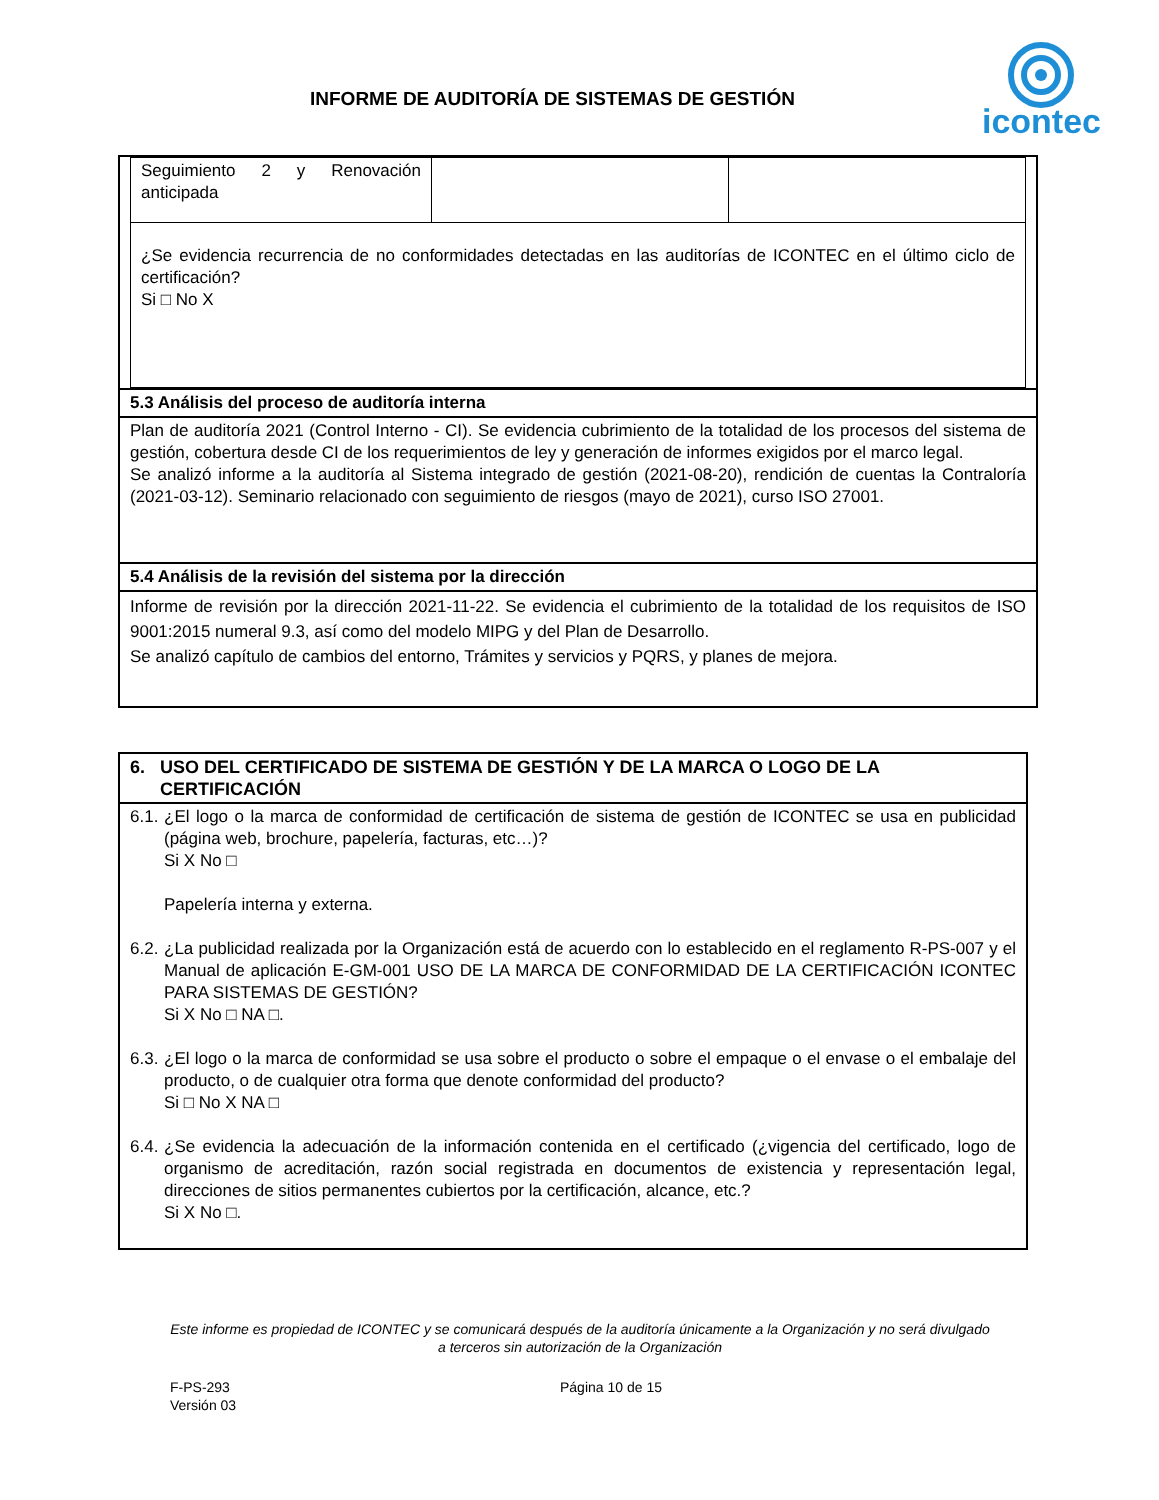INFORME DE AUDITORÍA DE SISTEMAS DE GESTIÓN
icontec
| / Seguimiento 2 y Renovación anticipada / / / / ¿Se evidencia recurrencia de no conformidades detectadas en las auditorías de ICONTEC en el último ciclo de certificación? Si □ No X / / / |
| 5.3 Análisis del proceso de auditoría interna |
| Plan de auditoría 2021 (Control Interno - CI). Se evidencia cubrimiento de la totalidad de los procesos del sistema de gestión, cobertura desde CI de los requerimientos de ley y generación de informes exigidos por el marco legal. Se analizó informe a la auditoría al Sistema integrado de gestión (2021-08-20), rendición de cuentas la Contraloría (2021-03-12). Seminario relacionado con seguimiento de riesgos (mayo de 2021), curso ISO 27001. |
| 5.4 Análisis de la revisión del sistema por la dirección |
| Informe de revisión por la dirección 2021-11-22. Se evidencia el cubrimiento de la totalidad de los requisitos de ISO 9001:2015 numeral 9.3, así como del modelo MIPG y del Plan de Desarrollo. Se analizó capítulo de cambios del entorno, Trámites y servicios y PQRS, y planes de mejora. |
| 6. USO DEL CERTIFICADO DE SISTEMA DE GESTIÓN Y DE LA MARCA O LOGO DE LA CERTIFICACIÓN |
| 6.1. ¿El logo o la marca de conformidad de certificación de sistema de gestión de ICONTEC se usa en publicidad (página web, brochure, papelería, facturas, etc…)? Si X No □ Papelería interna y externa. 6.2. ¿La publicidad realizada por la Organización está de acuerdo con lo establecido en el reglamento R-PS-007 y el Manual de aplicación E-GM-001 USO DE LA MARCA DE CONFORMIDAD DE LA CERTIFICACIÓN ICONTEC PARA SISTEMAS DE GESTIÓN? Si X No □ NA □. 6.3. ¿El logo o la marca de conformidad se usa sobre el producto o sobre el empaque o el envase o el embalaje del producto, o de cualquier otra forma que denote conformidad del producto? Si □ No X NA □ 6.4. ¿Se evidencia la adecuación de la información contenida en el certificado (¿vigencia del certificado, logo de organismo de acreditación, razón social registrada en documentos de existencia y representación legal, direcciones de sitios permanentes cubiertos por la certificación, alcance, etc.? Si X No □. |
Este informe es propiedad de ICONTEC y se comunicará después de la auditoría únicamente a la Organización y no será divulgado a terceros sin autorización de la Organización
F-PS-293
Versión 03
Página 10 de 15